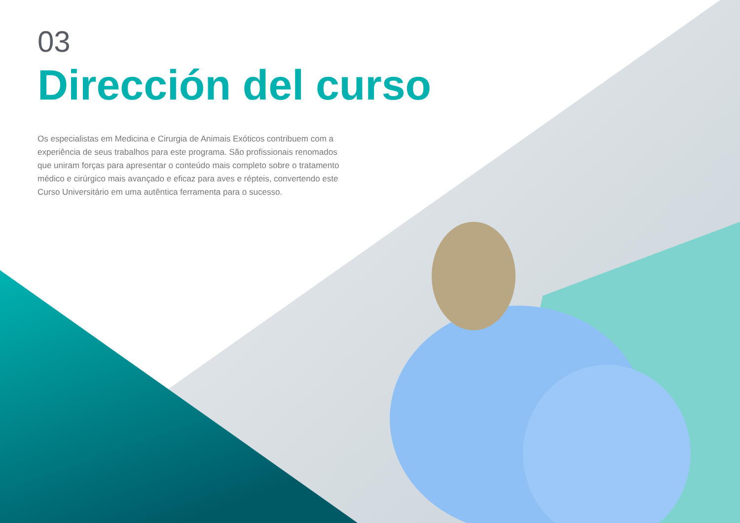03
Dirección del curso
Os especialistas em Medicina e Cirurgia de Animais Exóticos contribuem com a experiência de seus trabalhos para este programa. São profissionais renomados que uniram forças para apresentar o conteúdo mais completo sobre o tratamento médico e cirúrgico mais avançado e eficaz para aves e répteis, convertendo este Curso Universitário em uma autêntica ferramenta para o sucesso.